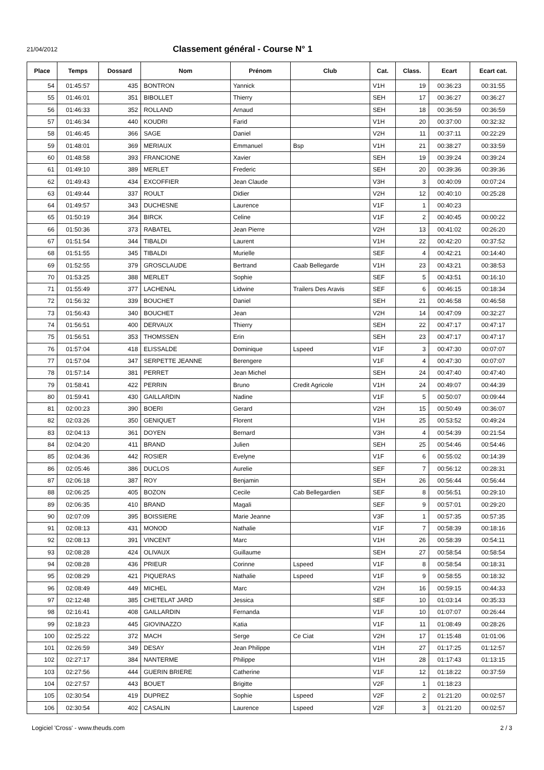21/04/2012
Classement général - Course N° 1
| Place | Temps | Dossard | Nom | Prénom | Club | Cat. | Class. | Ecart | Ecart cat. |
| --- | --- | --- | --- | --- | --- | --- | --- | --- | --- |
| 54 | 01:45:57 | 435 | BONTRON | Yannick | | V1H | 19 | 00:36:23 | 00:31:55 |
| 55 | 01:46:01 | 351 | BIBOLLET | Thierry | | SEH | 17 | 00:36:27 | 00:36:27 |
| 56 | 01:46:33 | 352 | ROLLAND | Arnaud | | SEH | 18 | 00:36:59 | 00:36:59 |
| 57 | 01:46:34 | 440 | KOUDRI | Farid | | V1H | 20 | 00:37:00 | 00:32:32 |
| 58 | 01:46:45 | 366 | SAGE | Daniel | | V2H | 11 | 00:37:11 | 00:22:29 |
| 59 | 01:48:01 | 369 | MERIAUX | Emmanuel | Bsp | V1H | 21 | 00:38:27 | 00:33:59 |
| 60 | 01:48:58 | 393 | FRANCIONE | Xavier | | SEH | 19 | 00:39:24 | 00:39:24 |
| 61 | 01:49:10 | 389 | MERLET | Frederic | | SEH | 20 | 00:39:36 | 00:39:36 |
| 62 | 01:49:43 | 434 | EXCOFFIER | Jean Claude | | V3H | 3 | 00:40:09 | 00:07:24 |
| 63 | 01:49:44 | 337 | ROULT | Didier | | V2H | 12 | 00:40:10 | 00:25:28 |
| 64 | 01:49:57 | 343 | DUCHESNE | Laurence | | V1F | 1 | 00:40:23 | |
| 65 | 01:50:19 | 364 | BIRCK | Celine | | V1F | 2 | 00:40:45 | 00:00:22 |
| 66 | 01:50:36 | 373 | RABATEL | Jean Pierre | | V2H | 13 | 00:41:02 | 00:26:20 |
| 67 | 01:51:54 | 344 | TIBALDI | Laurent | | V1H | 22 | 00:42:20 | 00:37:52 |
| 68 | 01:51:55 | 345 | TIBALDI | Murielle | | SEF | 4 | 00:42:21 | 00:14:40 |
| 69 | 01:52:55 | 379 | GROSCLAUDE | Bertrand | Caab Bellegarde | V1H | 23 | 00:43:21 | 00:38:53 |
| 70 | 01:53:25 | 388 | MERLET | Sophie | | SEF | 5 | 00:43:51 | 00:16:10 |
| 71 | 01:55:49 | 377 | LACHENAL | Lidwine | Trailers Des Aravis | SEF | 6 | 00:46:15 | 00:18:34 |
| 72 | 01:56:32 | 339 | BOUCHET | Daniel | | SEH | 21 | 00:46:58 | 00:46:58 |
| 73 | 01:56:43 | 340 | BOUCHET | Jean | | V2H | 14 | 00:47:09 | 00:32:27 |
| 74 | 01:56:51 | 400 | DERVAUX | Thierry | | SEH | 22 | 00:47:17 | 00:47:17 |
| 75 | 01:56:51 | 353 | THOMSSEN | Erin | | SEH | 23 | 00:47:17 | 00:47:17 |
| 76 | 01:57:04 | 418 | ELISSALDE | Dominique | Lspeed | V1F | 3 | 00:47:30 | 00:07:07 |
| 77 | 01:57:04 | 347 | SERPETTE JEANNE | Berengere | | V1F | 4 | 00:47:30 | 00:07:07 |
| 78 | 01:57:14 | 381 | PERRET | Jean Michel | | SEH | 24 | 00:47:40 | 00:47:40 |
| 79 | 01:58:41 | 422 | PERRIN | Bruno | Credit Agricole | V1H | 24 | 00:49:07 | 00:44:39 |
| 80 | 01:59:41 | 430 | GAILLARDIN | Nadine | | V1F | 5 | 00:50:07 | 00:09:44 |
| 81 | 02:00:23 | 390 | BOERI | Gerard | | V2H | 15 | 00:50:49 | 00:36:07 |
| 82 | 02:03:26 | 350 | GENIQUET | Florent | | V1H | 25 | 00:53:52 | 00:49:24 |
| 83 | 02:04:13 | 361 | DOYEN | Bernard | | V3H | 4 | 00:54:39 | 00:21:54 |
| 84 | 02:04:20 | 411 | BRAND | Julien | | SEH | 25 | 00:54:46 | 00:54:46 |
| 85 | 02:04:36 | 442 | ROSIER | Evelyne | | V1F | 6 | 00:55:02 | 00:14:39 |
| 86 | 02:05:46 | 386 | DUCLOS | Aurelie | | SEF | 7 | 00:56:12 | 00:28:31 |
| 87 | 02:06:18 | 387 | ROY | Benjamin | | SEH | 26 | 00:56:44 | 00:56:44 |
| 88 | 02:06:25 | 405 | BOZON | Cecile | Cab Bellegardien | SEF | 8 | 00:56:51 | 00:29:10 |
| 89 | 02:06:35 | 410 | BRAND | Magali | | SEF | 9 | 00:57:01 | 00:29:20 |
| 90 | 02:07:09 | 395 | BOISSIERE | Marie Jeanne | | V3F | 1 | 00:57:35 | 00:57:35 |
| 91 | 02:08:13 | 431 | MONOD | Nathalie | | V1F | 7 | 00:58:39 | 00:18:16 |
| 92 | 02:08:13 | 391 | VINCENT | Marc | | V1H | 26 | 00:58:39 | 00:54:11 |
| 93 | 02:08:28 | 424 | OLIVAUX | Guillaume | | SEH | 27 | 00:58:54 | 00:58:54 |
| 94 | 02:08:28 | 436 | PRIEUR | Corinne | Lspeed | V1F | 8 | 00:58:54 | 00:18:31 |
| 95 | 02:08:29 | 421 | PIQUERAS | Nathalie | Lspeed | V1F | 9 | 00:58:55 | 00:18:32 |
| 96 | 02:08:49 | 449 | MICHEL | Marc | | V2H | 16 | 00:59:15 | 00:44:33 |
| 97 | 02:12:48 | 385 | CHETELAT JARD | Jessica | | SEF | 10 | 01:03:14 | 00:35:33 |
| 98 | 02:16:41 | 408 | GAILLARDIN | Fernanda | | V1F | 10 | 01:07:07 | 00:26:44 |
| 99 | 02:18:23 | 445 | GIOVINAZZO | Katia | | V1F | 11 | 01:08:49 | 00:28:26 |
| 100 | 02:25:22 | 372 | MACH | Serge | Ce Ciat | V2H | 17 | 01:15:48 | 01:01:06 |
| 101 | 02:26:59 | 349 | DESAY | Jean Philippe | | V1H | 27 | 01:17:25 | 01:12:57 |
| 102 | 02:27:17 | 384 | NANTERME | Philippe | | V1H | 28 | 01:17:43 | 01:13:15 |
| 103 | 02:27:56 | 444 | GUERIN BRIERE | Catherine | | V1F | 12 | 01:18:22 | 00:37:59 |
| 104 | 02:27:57 | 443 | BOUET | Brigitte | | V2F | 1 | 01:18:23 | |
| 105 | 02:30:54 | 419 | DUPREZ | Sophie | Lspeed | V2F | 2 | 01:21:20 | 00:02:57 |
| 106 | 02:30:54 | 402 | CASALIN | Laurence | Lspeed | V2F | 3 | 01:21:20 | 00:02:57 |
Logiciel 'Cross' - www.theuds.com 2 / 3